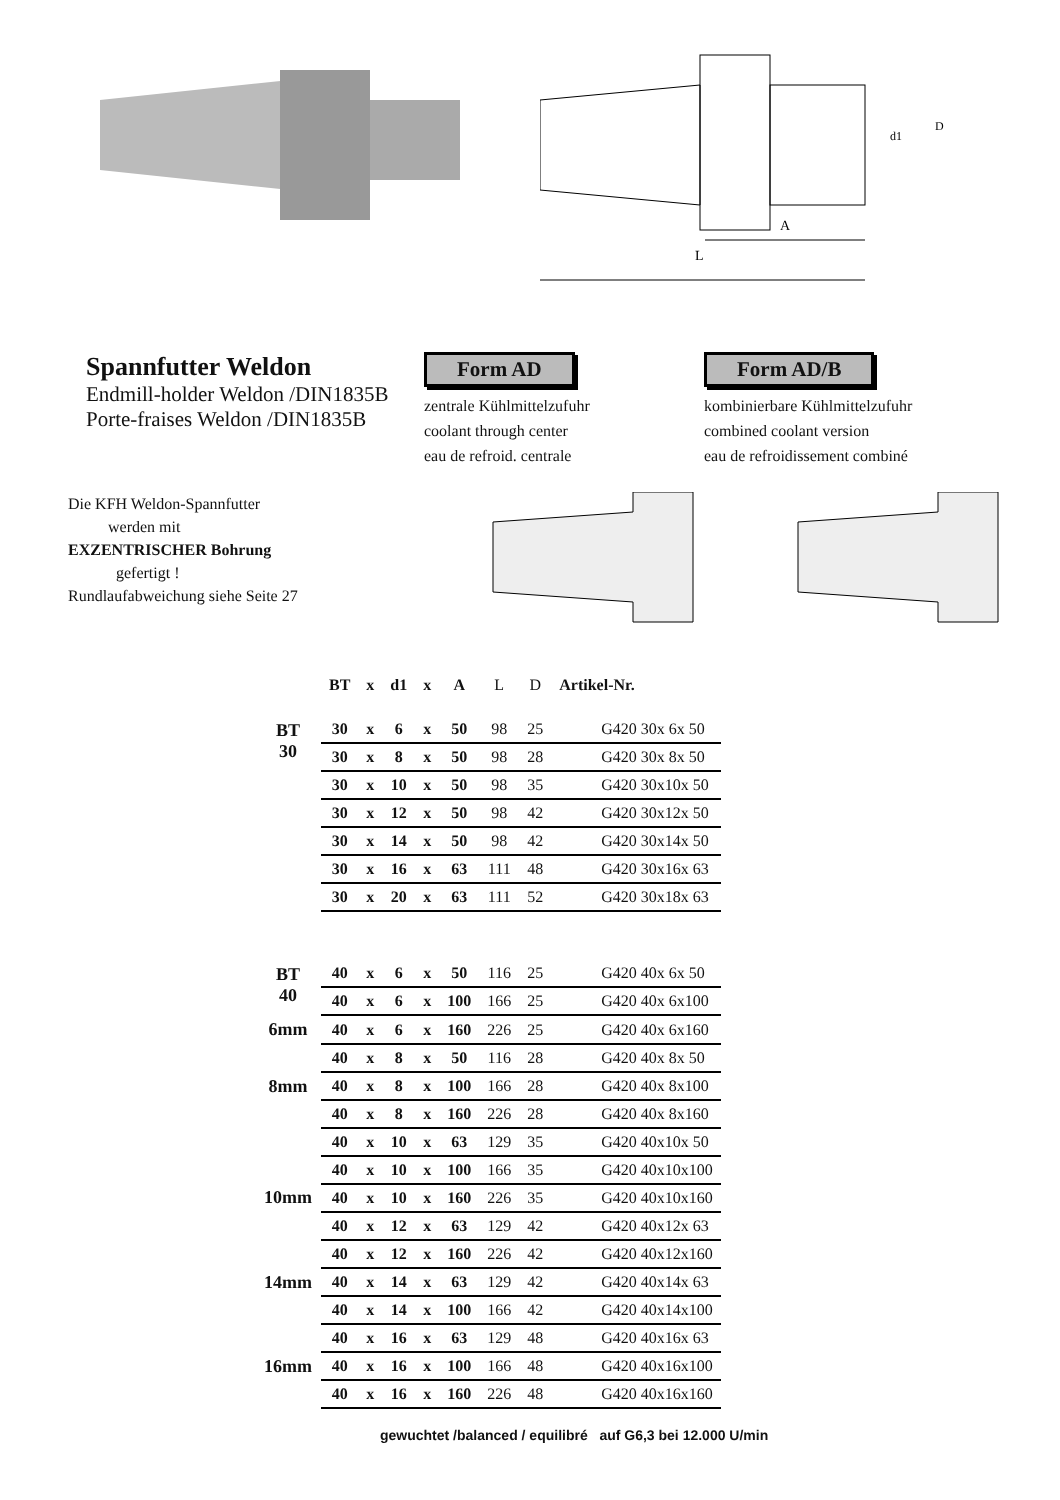L
A
d1
D
Spannfutter Weldon
Endmill-holder Weldon /DIN1835B
Porte-fraises Weldon /DIN1835B
Form AD
zentrale Kühlmittelzufuhr
coolant through center
eau de refroid. centrale
Form AD/B
kombinierbare Kühlmittelzufuhr
combined coolant version
eau de refroidissement combiné
Die KFH Weldon-Spannfutter
werden mit
EXZENTRISCHER Bohrung
gefertigt !
Rundlaufabweichung siehe Seite 27
| | BT | x | d1 | x | A | L | D | Artikel-Nr. |
| --- | --- | --- | --- | --- | --- | --- | --- | --- |
| BT 30 | 30 | x | 6 | x | 50 | 98 | 25 | G420 30x 6x 50 |
| | 30 | x | 8 | x | 50 | 98 | 28 | G420 30x 8x 50 |
| | 30 | x | 10 | x | 50 | 98 | 35 | G420 30x10x 50 |
| | 30 | x | 12 | x | 50 | 98 | 42 | G420 30x12x 50 |
| | 30 | x | 14 | x | 50 | 98 | 42 | G420 30x14x 50 |
| | 30 | x | 16 | x | 63 | 111 | 48 | G420 30x16x 63 |
| | 30 | x | 20 | x | 63 | 111 | 52 | G420 30x18x 63 |
| BT 40 | 40 | x | 6 | x | 50 | 116 | 25 | G420 40x 6x 50 |
| | 40 | x | 6 | x | 100 | 166 | 25 | G420 40x 6x100 |
| 6mm | 40 | x | 6 | x | 160 | 226 | 25 | G420 40x 6x160 |
| 8mm | 40 | x | 8 | x | 50 | 116 | 28 | G420 40x 8x 50 |
| | 40 | x | 8 | x | 100 | 166 | 28 | G420 40x 8x100 |
| | 40 | x | 8 | x | 160 | 226 | 28 | G420 40x 8x160 |
| 10mm | 40 | x | 10 | x | 63 | 129 | 35 | G420 40x10x 50 |
| | 40 | x | 10 | x | 100 | 166 | 35 | G420 40x10x100 |
| | 40 | x | 10 | x | 160 | 226 | 35 | G420 40x10x160 |
| | 40 | x | 12 | x | 63 | 129 | 42 | G420 40x12x 63 |
| | 40 | x | 12 | x | 160 | 226 | 42 | G420 40x12x160 |
| 14mm | 40 | x | 14 | x | 63 | 129 | 42 | G420 40x14x 63 |
| | 40 | x | 14 | x | 100 | 166 | 42 | G420 40x14x100 |
| 16mm | 40 | x | 16 | x | 63 | 129 | 48 | G420 40x16x 63 |
| | 40 | x | 16 | x | 100 | 166 | 48 | G420 40x16x100 |
| | 40 | x | 16 | x | 160 | 226 | 48 | G420 40x16x160 |
gewuchtet /balanced / equilibré auf G6,3 bei 12.000 U/min